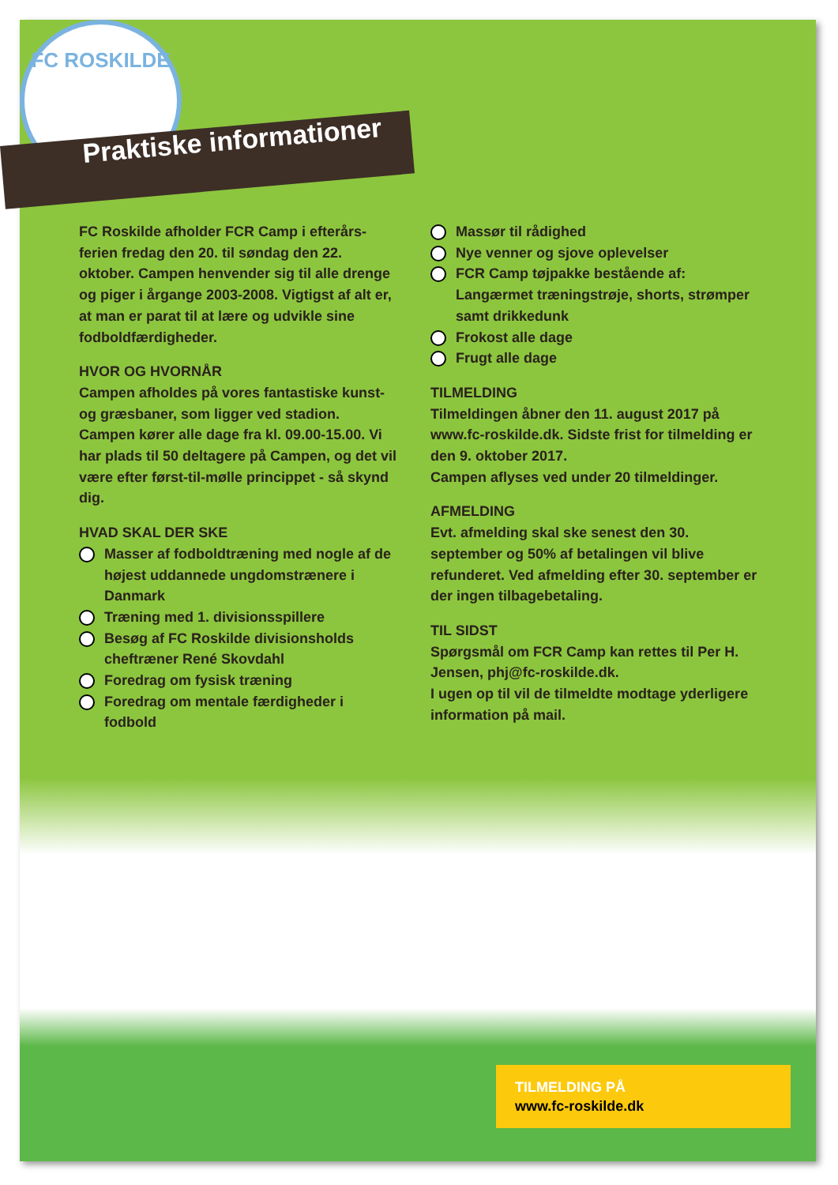FC ROSKILDE
Praktiske informationer
FC Roskilde afholder FCR Camp i efterårs-ferien fredag den 20. til søndag den 22. oktober. Campen henvender sig til alle drenge og piger i årgange 2003-2008. Vigtigst af alt er, at man er parat til at lære og udvikle sine fodboldfærdigheder.
HVOR OG HVORNÅR
Campen afholdes på vores fantastiske kunst- og græsbaner, som ligger ved stadion. Campen kører alle dage fra kl. 09.00-15.00. Vi har plads til 50 deltagere på Campen, og det vil være efter først-til-mølle princippet - så skynd dig.
HVAD SKAL DER SKE
Masser af fodboldtræning med nogle af de højest uddannede ungdomstrænere i Danmark
Træning med 1. divisionsspillere
Besøg af FC Roskilde divisionsholds cheftræner René Skovdahl
Foredrag om fysisk træning
Foredrag om mentale færdigheder i fodbold
Massør til rådighed
Nye venner og sjove oplevelser
FCR Camp tøjpakke bestående af: Langærmet træningstrøje, shorts, strømper samt drikkedunk
Frokost alle dage
Frugt alle dage
TILMELDING
Tilmeldingen åbner den 11. august 2017 på www.fc-roskilde.dk. Sidste frist for tilmelding er den 9. oktober 2017.
Campen aflyses ved under 20 tilmeldinger.
AFMELDING
Evt. afmelding skal ske senest den 30. september og 50% af betalingen vil blive refunderet. Ved afmelding efter 30. september er der ingen tilbagebetaling.
TIL SIDST
Spørgsmål om FCR Camp kan rettes til Per H. Jensen, phj@fc-roskilde.dk.
I ugen op til vil de tilmeldte modtage yderligere information på mail.
TILMELDING PÅ
www.fc-roskilde.dk